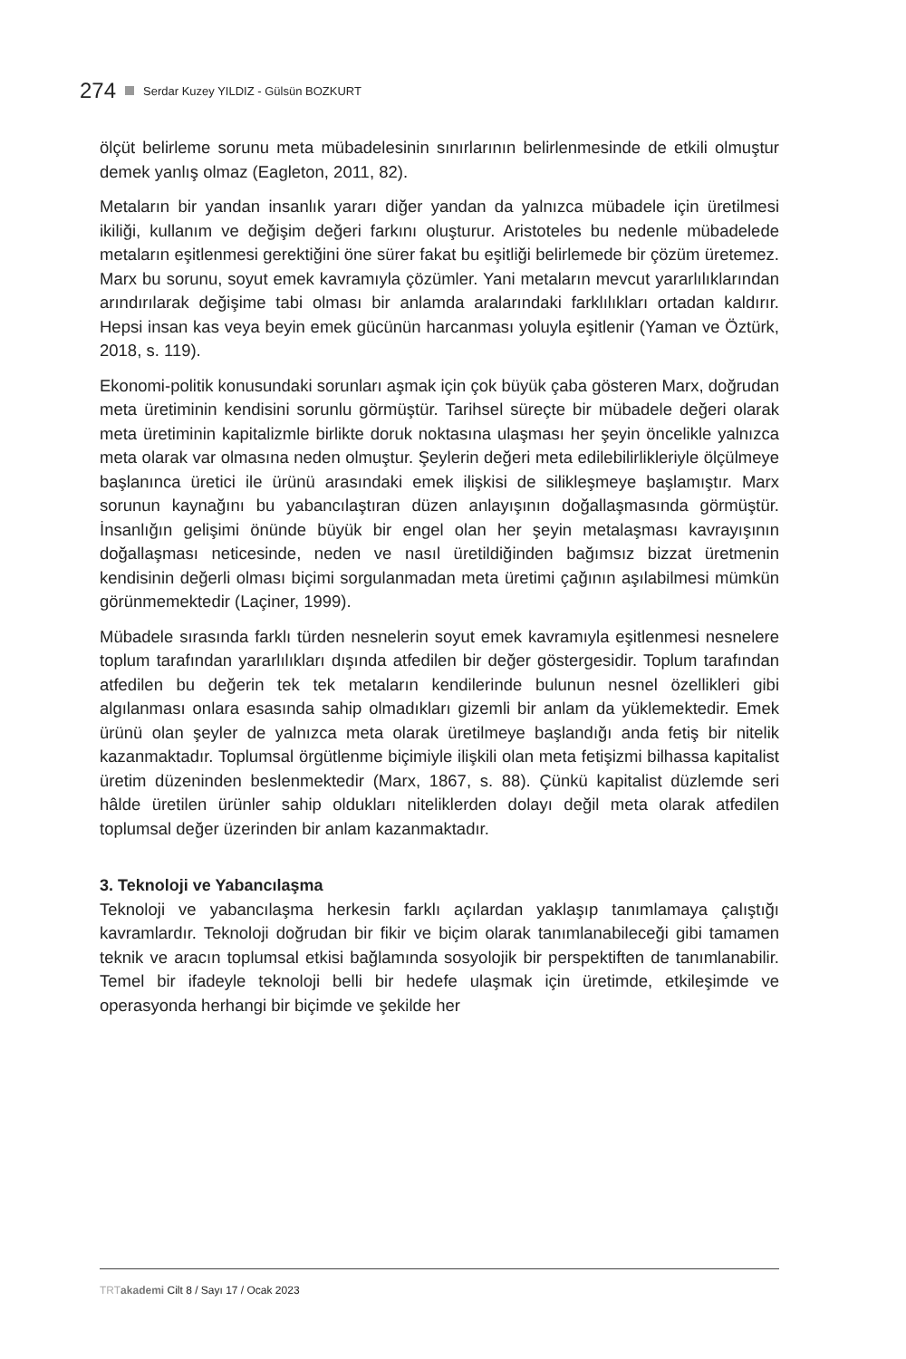274 Serdar Kuzey YILDIZ - Gülsün BOZKURT
ölçüt belirleme sorunu meta mübadelesinin sınırlarının belirlenmesinde de etkili olmuştur demek yanlış olmaz (Eagleton, 2011, 82).
Metaların bir yandan insanlık yararı diğer yandan da yalnızca mübadele için üretilmesi ikiliği, kullanım ve değişim değeri farkını oluşturur. Aristoteles bu nedenle mübadelede metaların eşitlenmesi gerektiğini öne sürer fakat bu eşitliği belirlemede bir çözüm üretemez. Marx bu sorunu, soyut emek kavramıyla çözümler. Yani metaların mevcut yararlılıklarından arındırılarak değişime tabi olması bir anlamda aralarındaki farklılıkları ortadan kaldırır. Hepsi insan kas veya beyin emek gücünün harcanması yoluyla eşitlenir (Yaman ve Öztürk, 2018, s. 119).
Ekonomi-politik konusundaki sorunları aşmak için çok büyük çaba gösteren Marx, doğrudan meta üretiminin kendisini sorunlu görmüştür. Tarihsel süreçte bir mübadele değeri olarak meta üretiminin kapitalizmle birlikte doruk noktasına ulaşması her şeyin öncelikle yalnızca meta olarak var olmasına neden olmuştur. Şeylerin değeri meta edilebilirlikleriyle ölçülmeye başlanınca üretici ile ürünü arasındaki emek ilişkisi de silikleşmeye başlamıştır. Marx sorunun kaynağını bu yabancılaştıran düzen anlayışının doğallaşmasında görmüştür. İnsanlığın gelişimi önünde büyük bir engel olan her şeyin metalaşması kavrayışının doğallaşması neticesinde, neden ve nasıl üretildiğinden bağımsız bizzat üretmenin kendisinin değerli olması biçimi sorgulanmadan meta üretimi çağının aşılabilmesi mümkün görünmemektedir (Laçiner, 1999).
Mübadele sırasında farklı türden nesnelerin soyut emek kavramıyla eşitlenmesi nesnelere toplum tarafından yararlılıkları dışında atfedilen bir değer göstergesidir. Toplum tarafından atfedilen bu değerin tek tek metaların kendilerinde bulunun nesnel özellikleri gibi algılanması onlara esasında sahip olmadıkları gizemli bir anlam da yüklemektedir. Emek ürünü olan şeyler de yalnızca meta olarak üretilmeye başlandığı anda fetiş bir nitelik kazanmaktadır. Toplumsal örgütlenme biçimiyle ilişkili olan meta fetişizmi bilhassa kapitalist üretim düzeninden beslenmektedir (Marx, 1867, s. 88). Çünkü kapitalist düzlemde seri hâlde üretilen ürünler sahip oldukları niteliklerden dolayı değil meta olarak atfedilen toplumsal değer üzerinden bir anlam kazanmaktadır.
3. Teknoloji ve Yabancılaşma
Teknoloji ve yabancılaşma herkesin farklı açılardan yaklaşıp tanımlamaya çalıştığı kavramlardır. Teknoloji doğrudan bir fikir ve biçim olarak tanımlanabileceği gibi tamamen teknik ve aracın toplumsal etkisi bağlamında sosyolojik bir perspektiften de tanımlanabilir. Temel bir ifadeyle teknoloji belli bir hedefe ulaşmak için üretimde, etkileşimde ve operasyonda herhangi bir biçimde ve şekilde her
TRT akademi Cilt 8 / Sayı 17 / Ocak 2023